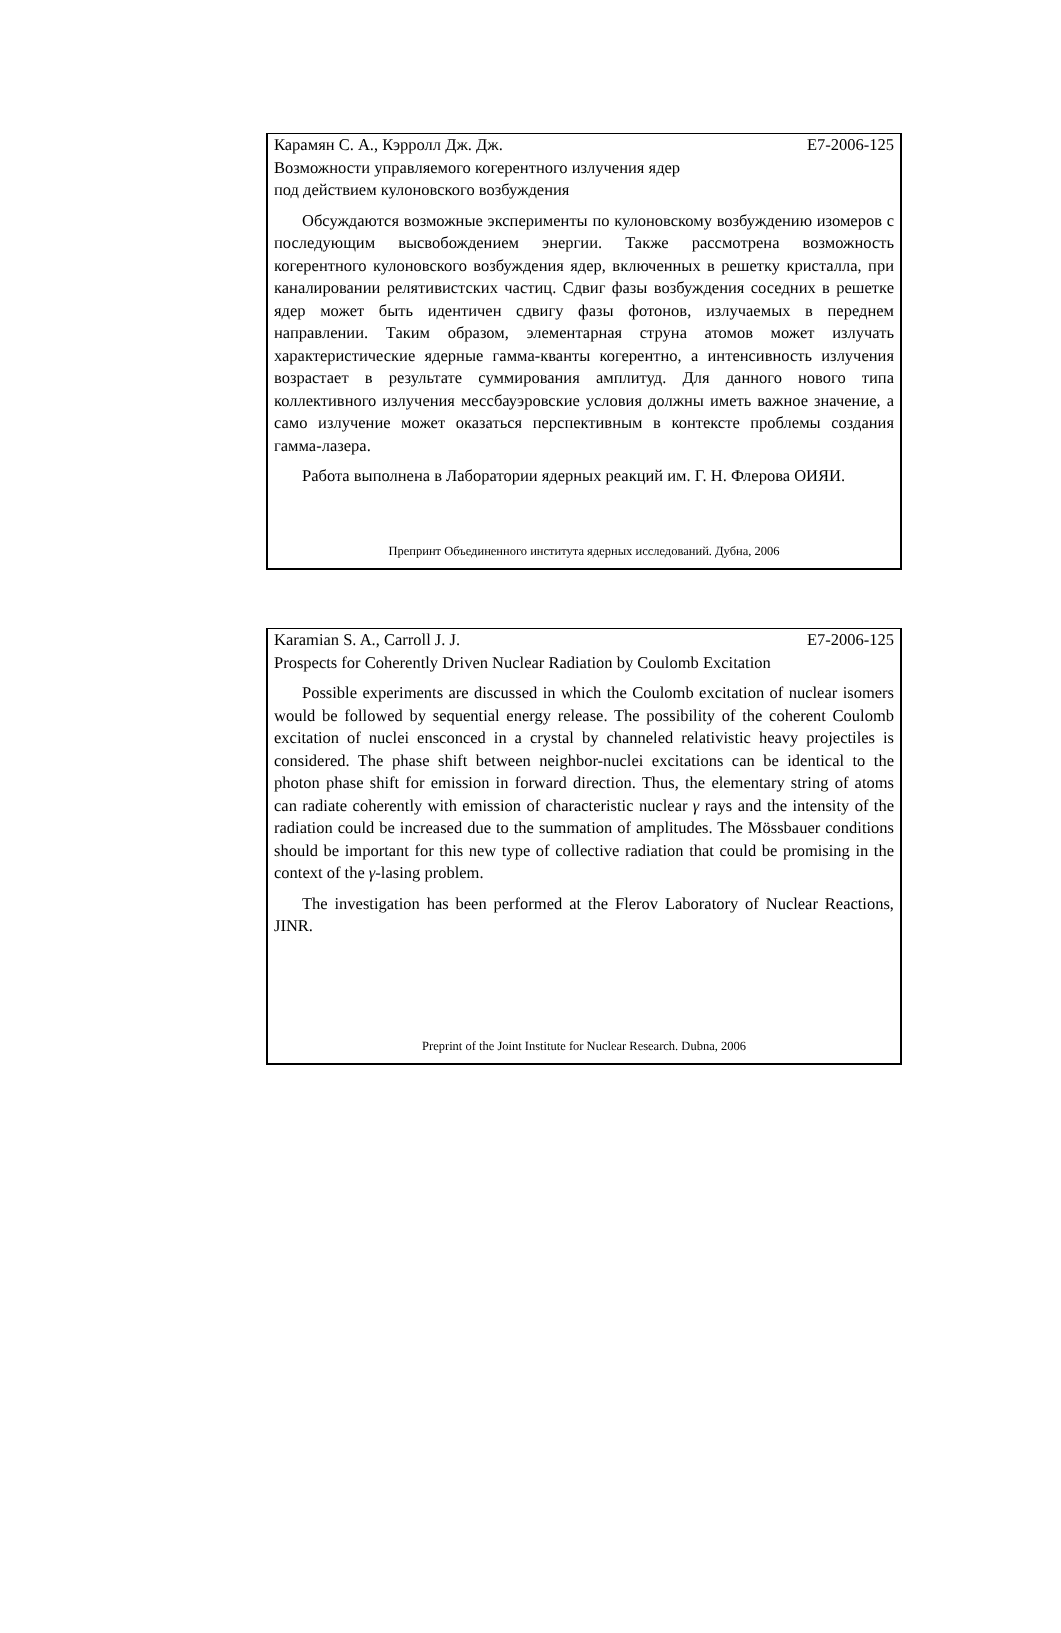Карамян С. А., Кэрролл Дж. Дж. E7-2006-125
Возможности управляемого когерентного излучения ядер
под действием кулоновского возбуждения
Обсуждаются возможные эксперименты по кулоновскому возбуждению изомеров с последующим высвобождением энергии. Также рассмотрена возможность когерентного кулоновского возбуждения ядер, включенных в решетку кристалла, при каналировании релятивистских частиц. Сдвиг фазы возбуждения соседних в решетке ядер может быть идентичен сдвигу фазы фотонов, излучаемых в переднем направлении. Таким образом, элементарная струна атомов может излучать характеристические ядерные гамма-кванты когерентно, а интенсивность излучения возрастает в результате суммирования амплитуд. Для данного нового типа коллективного излучения мессбауэровские условия должны иметь важное значение, а само излучение может оказаться перспективным в контексте проблемы создания гамма-лазера.
Работа выполнена в Лаборатории ядерных реакций им. Г. Н. Флерова ОИЯИ.
Препринт Объединенного института ядерных исследований. Дубна, 2006
Karamian S. A., Carroll J. J. E7-2006-125
Prospects for Coherently Driven Nuclear Radiation by Coulomb Excitation
Possible experiments are discussed in which the Coulomb excitation of nuclear isomers would be followed by sequential energy release. The possibility of the coherent Coulomb excitation of nuclei ensconced in a crystal by channeled relativistic heavy projectiles is considered. The phase shift between neighbor-nuclei excitations can be identical to the photon phase shift for emission in forward direction. Thus, the elementary string of atoms can radiate coherently with emission of characteristic nuclear γ rays and the intensity of the radiation could be increased due to the summation of amplitudes. The Mössbauer conditions should be important for this new type of collective radiation that could be promising in the context of the γ-lasing problem.
The investigation has been performed at the Flerov Laboratory of Nuclear Reactions, JINR.
Preprint of the Joint Institute for Nuclear Research. Dubna, 2006